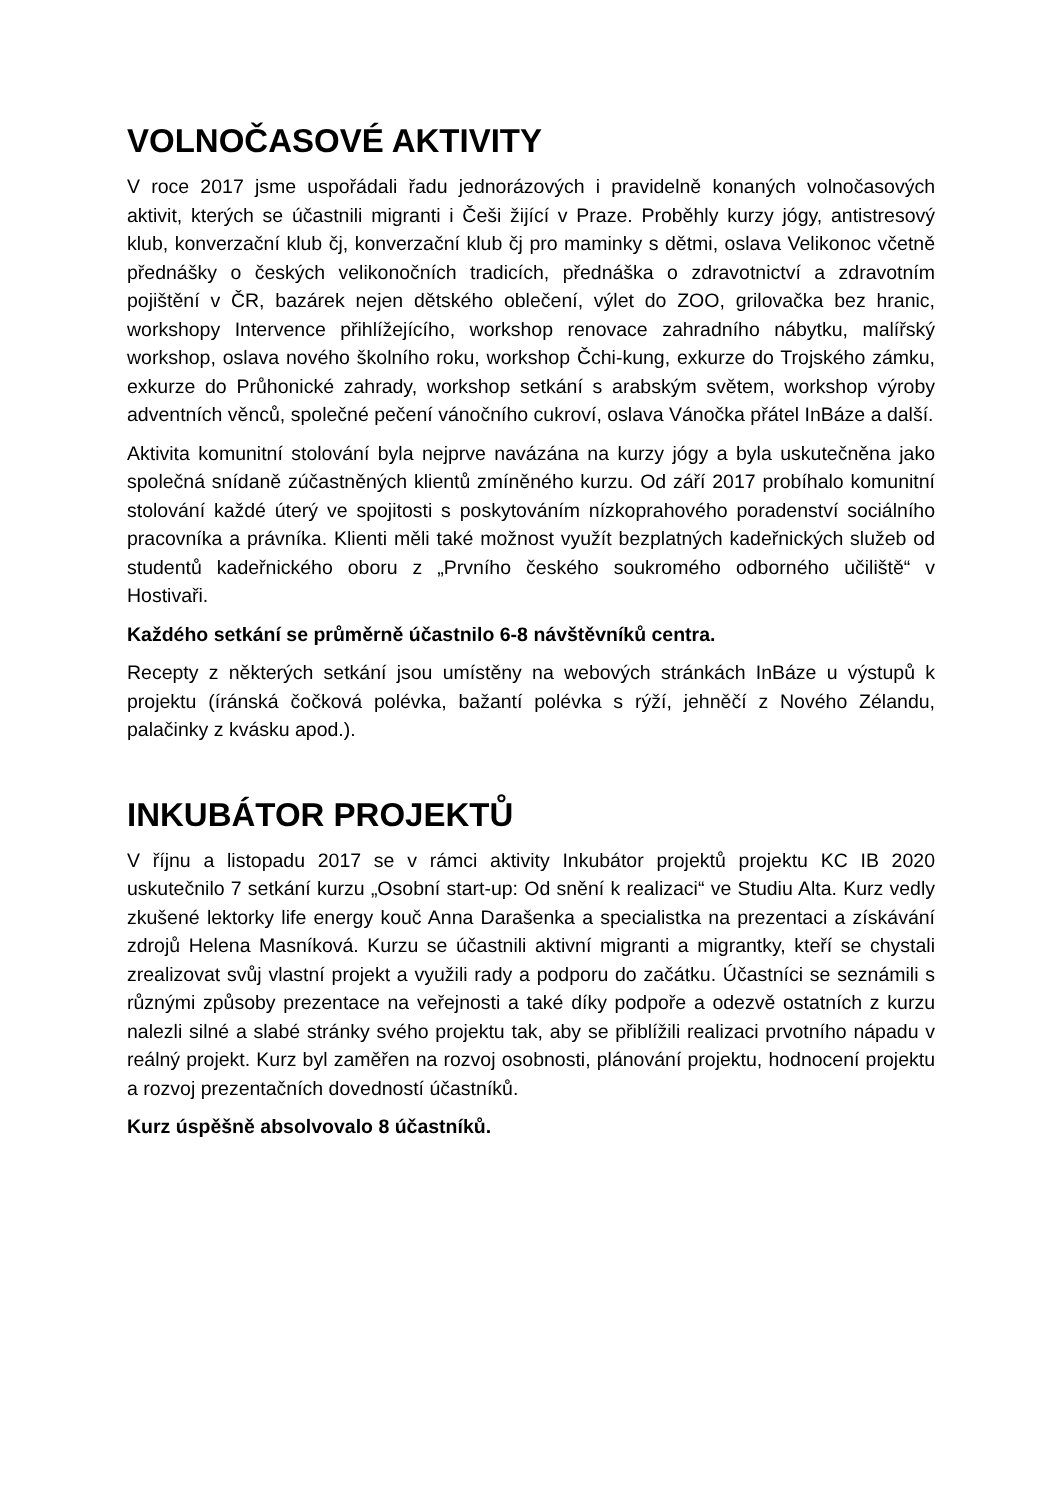VOLNOČASOVÉ AKTIVITY
V roce 2017 jsme uspořádali řadu jednorázových i pravidelně konaných volnočasových aktivit, kterých se účastnili migranti i Češi žijící v Praze. Proběhly kurzy jógy, antistresový klub, konverzační klub čj, konverzační klub čj pro maminky s dětmi, oslava Velikonoc včetně přednášky o českých velikonočních tradicích, přednáška o zdravotnictví a zdravotním pojištění v ČR, bazárek nejen dětského oblečení, výlet do ZOO, grilovačka bez hranic, workshopy Intervence přihlížejícího, workshop renovace zahradního nábytku, malířský workshop, oslava nového školního roku, workshop Čchi-kung, exkurze do Trojského zámku, exkurze do Průhonické zahrady, workshop setkání s arabským světem, workshop výroby adventních věnců, společné pečení vánočního cukroví, oslava Vánočka přátel InBáze a další.
Aktivita komunitní stolování byla nejprve navázána na kurzy jógy a byla uskutečněna jako společná snídaně zúčastněných klientů zmíněného kurzu. Od září 2017 probíhalo komunitní stolování každé úterý ve spojitosti s poskytováním nízkoprahového poradenství sociálního pracovníka a právníka. Klienti měli také možnost využít bezplatných kadeřnických služeb od studentů kadeřnického oboru z „Prvního českého soukromého odborného učiliště“ v Hostivaři.
Každého setkání se průměrně účastnilo 6-8 návštěvníků centra.
Recepty z některých setkání jsou umístěny na webových stránkách InBáze u výstupů k projektu (íránská čočková polévka, bažantí polévka s rýží, jehněčí z Nového Zélandu, palačinky z kvásku apod.).
INKUBÁTOR PROJEKTŮ
V říjnu a listopadu 2017 se v rámci aktivity Inkubátor projektů projektu KC IB 2020 uskutečnilo 7 setkání kurzu „Osobní start-up: Od snění k realizaci“ ve Studiu Alta. Kurz vedly zkušené lektorky life energy kouč Anna Darašenka a specialistka na prezentaci a získávání zdrojů Helena Masníková. Kurzu se účastnili aktivní migranti a migrantky, kteří se chystali zrealizovat svůj vlastní projekt a využili rady a podporu do začátku. Účastníci se seznámili s různými způsoby prezentace na veřejnosti a také díky podpoře a odezvě ostatních z kurzu nalezli silné a slabé stránky svého projektu tak, aby se přiblížili realizaci prvotního nápadu v reálný projekt. Kurz byl zaměřen na rozvoj osobnosti, plánování projektu, hodnocení projektu a rozvoj prezentačních dovedností účastníků.
Kurz úspěšně absolvovalo 8 účastníků.